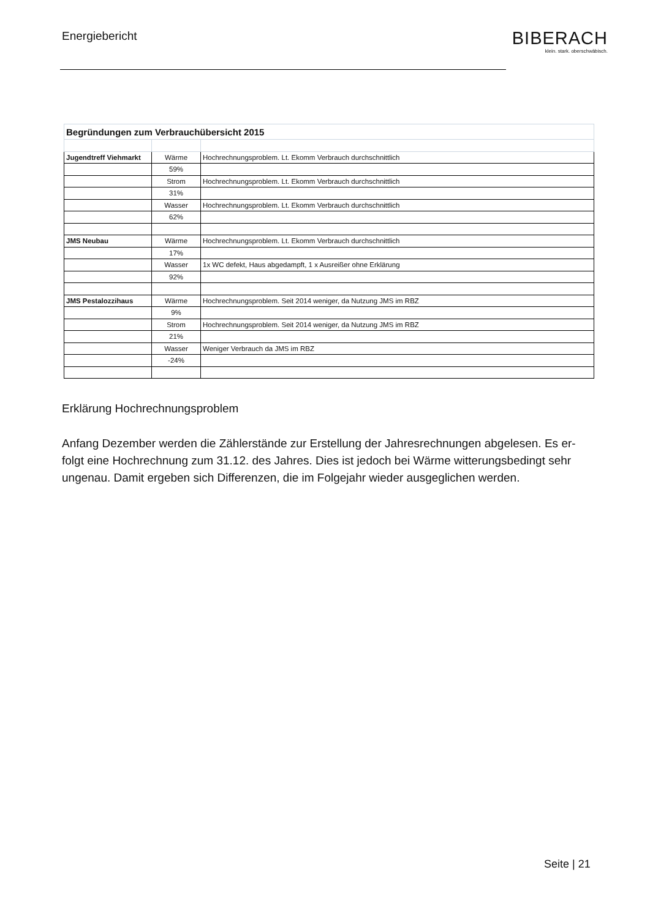Energiebericht
BIBERACH
klein. stark. oberschwäbisch.
| Begründungen zum Verbrauchübersicht 2015 | | |
| Jugendtreff Viehmarkt | Wärme | Hochrechnungsproblem. Lt. Ekomm Verbrauch durchschnittlich |
| | 59% | |
| | Strom | Hochrechnungsproblem. Lt. Ekomm Verbrauch durchschnittlich |
| | 31% | |
| | Wasser | Hochrechnungsproblem. Lt. Ekomm Verbrauch durchschnittlich |
| | 62% | |
| JMS Neubau | Wärme | Hochrechnungsproblem. Lt. Ekomm Verbrauch durchschnittlich |
| | 17% | |
| | Wasser | 1x WC defekt, Haus abgedampft, 1 x Ausreißer ohne Erklärung |
| | 92% | |
| JMS Pestalozzihaus | Wärme | Hochrechnungsproblem. Seit 2014 weniger, da Nutzung JMS im RBZ |
| | 9% | |
| | Strom | Hochrechnungsproblem. Seit 2014 weniger, da Nutzung JMS im RBZ |
| | 21% | |
| | Wasser | Weniger Verbrauch da JMS im RBZ |
| | -24% | |
Erklärung Hochrechnungsproblem
Anfang Dezember werden die Zählerstände zur Erstellung der Jahresrechnungen abgelesen. Es er-folgt eine Hochrechnung zum 31.12. des Jahres. Dies ist jedoch bei Wärme witterungsbedingt sehr ungenau. Damit ergeben sich Differenzen, die im Folgejahr wieder ausgeglichen werden.
Seite | 21